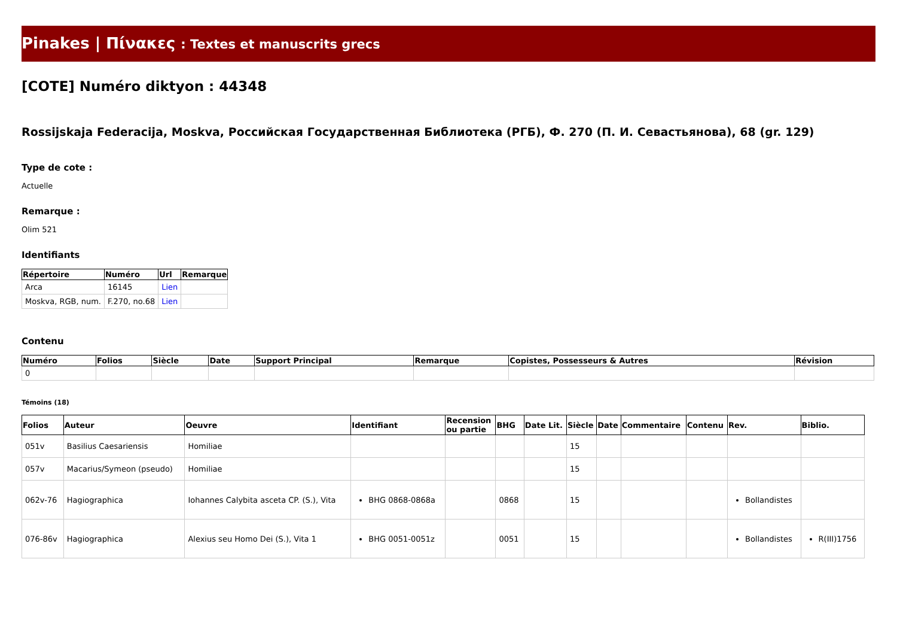Pinakes | Πίνακες : Textes et manuscrits grecs
[COTE] Numéro diktyon : 44348
Rossijskaja Federacija, Moskva, Российская Государственная Библиотека (РГБ), Ф. 270 (П. И. Севастьянова), 68 (gr. 129)
Type de cote :
Actuelle
Remarque :
Olim 521
Identifiants
| Répertoire | Numéro | Url | Remarque |
| --- | --- | --- | --- |
| Arca | 16145 | Lien | |
| Moskva, RGB, num. | F.270, no.68 | Lien | |
Contenu
| Numéro | Folios | Siècle | Date | Support Principal | Remarque | Copistes, Possesseurs & Autres | Révision |
| --- | --- | --- | --- | --- | --- | --- | --- |
| 0 | | | | | | | |
Témoins (18)
| Folios | Auteur | Oeuvre | Identifiant | Recension ou partie | BHG | Date Lit. | Siècle | Date | Commentaire | Contenu | Rev. | Biblio. |
| --- | --- | --- | --- | --- | --- | --- | --- | --- | --- | --- | --- | --- |
| 051v | Basilius Caesariensis | Homiliae | | | | | 15 | | | | | |
| 057v | Macarius/Symeon (pseudo) | Homiliae | | | | | 15 | | | | | |
| 062v-76 | Hagiographica | Iohannes Calybita asceta CP. (S.), Vita | BHG 0868-0868a | | 0868 | | 15 | | | | Bollandistes | |
| 076-86v | Hagiographica | Alexius seu Homo Dei (S.), Vita 1 | BHG 0051-0051z | | 0051 | | 15 | | | | Bollandistes | R(III)1756 |